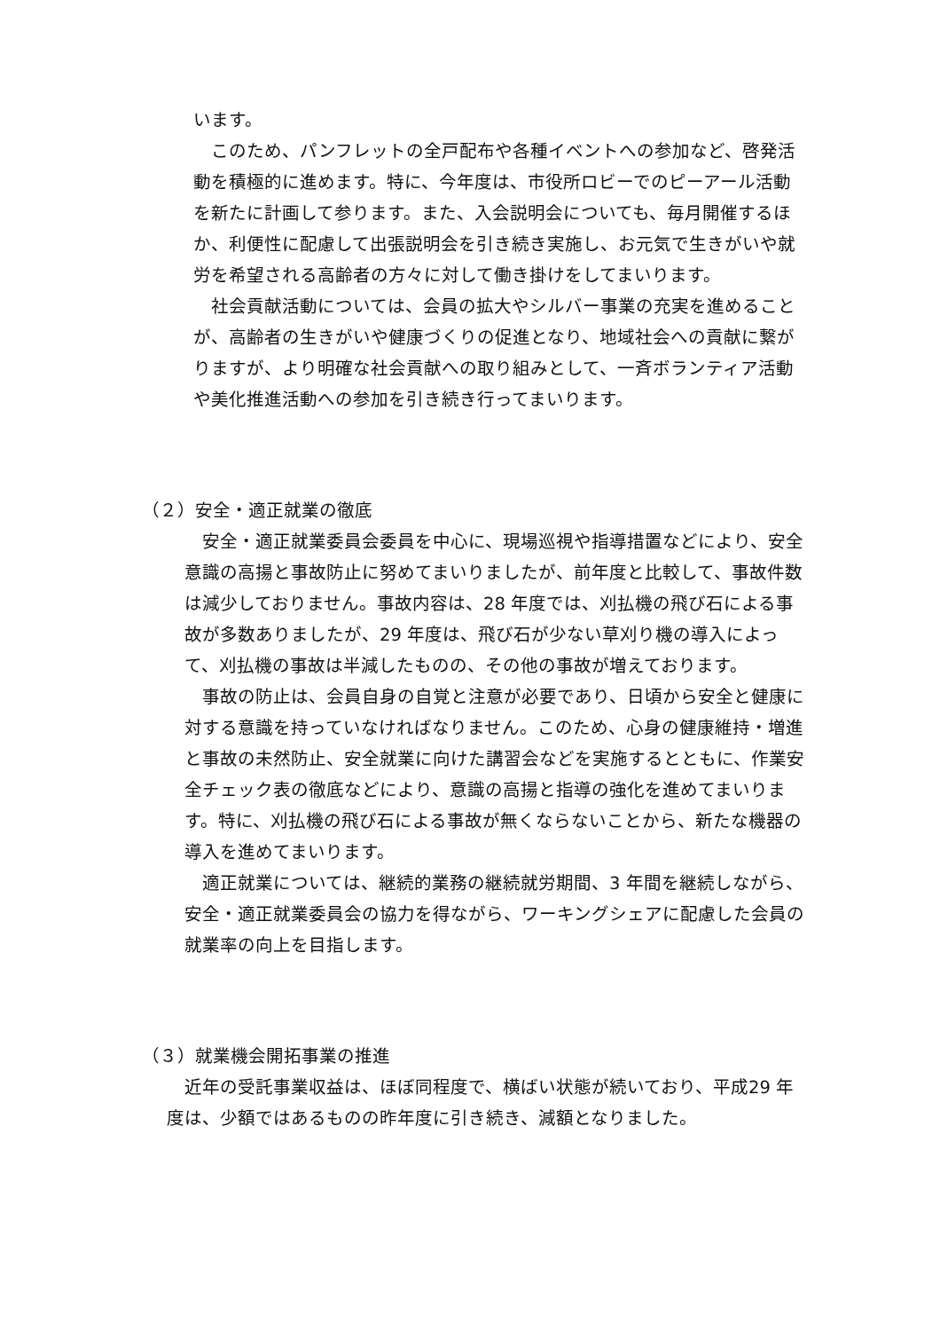います。
　このため、パンフレットの全戸配布や各種イベントへの参加など、啓発活動を積極的に進めます。特に、今年度は、市役所ロビーでのピーアール活動を新たに計画して参ります。また、入会説明会についても、毎月開催するほか、利便性に配慮して出張説明会を引き続き実施し、お元気で生きがいや就労を希望される高齢者の方々に対して働き掛けをしてまいります。
　社会貢献活動については、会員の拡大やシルバー事業の充実を進めることが、高齢者の生きがいや健康づくりの促進となり、地域社会への貢献に繋がりますが、より明確な社会貢献への取り組みとして、一斉ボランティア活動や美化推進活動への参加を引き続き行ってまいります。
（２）安全・適正就業の徹底
　安全・適正就業委員会委員を中心に、現場巡視や指導措置などにより、安全意識の高揚と事故防止に努めてまいりましたが、前年度と比較して、事故件数は減少しておりません。事故内容は、28 年度では、刈払機の飛び石による事故が多数ありましたが、29 年度は、飛び石が少ない草刈り機の導入によって、刈払機の事故は半減したものの、その他の事故が増えております。
　事故の防止は、会員自身の自覚と注意が必要であり、日頃から安全と健康に対する意識を持っていなければなりません。このため、心身の健康維持・増進と事故の未然防止、安全就業に向けた講習会などを実施するとともに、作業安全チェック表の徹底などにより、意識の高揚と指導の強化を進めてまいります。特に、刈払機の飛び石による事故が無くならないことから、新たな機器の導入を進めてまいります。
　適正就業については、継続的業務の継続就労期間、3 年間を継続しながら、安全・適正就業委員会の協力を得ながら、ワーキングシェアに配慮した会員の就業率の向上を目指します。
（３）就業機会開拓事業の推進
　近年の受託事業収益は、ほぼ同程度で、横ばい状態が続いており、平成29 年度は、少額ではあるものの昨年度に引き続き、減額となりました。